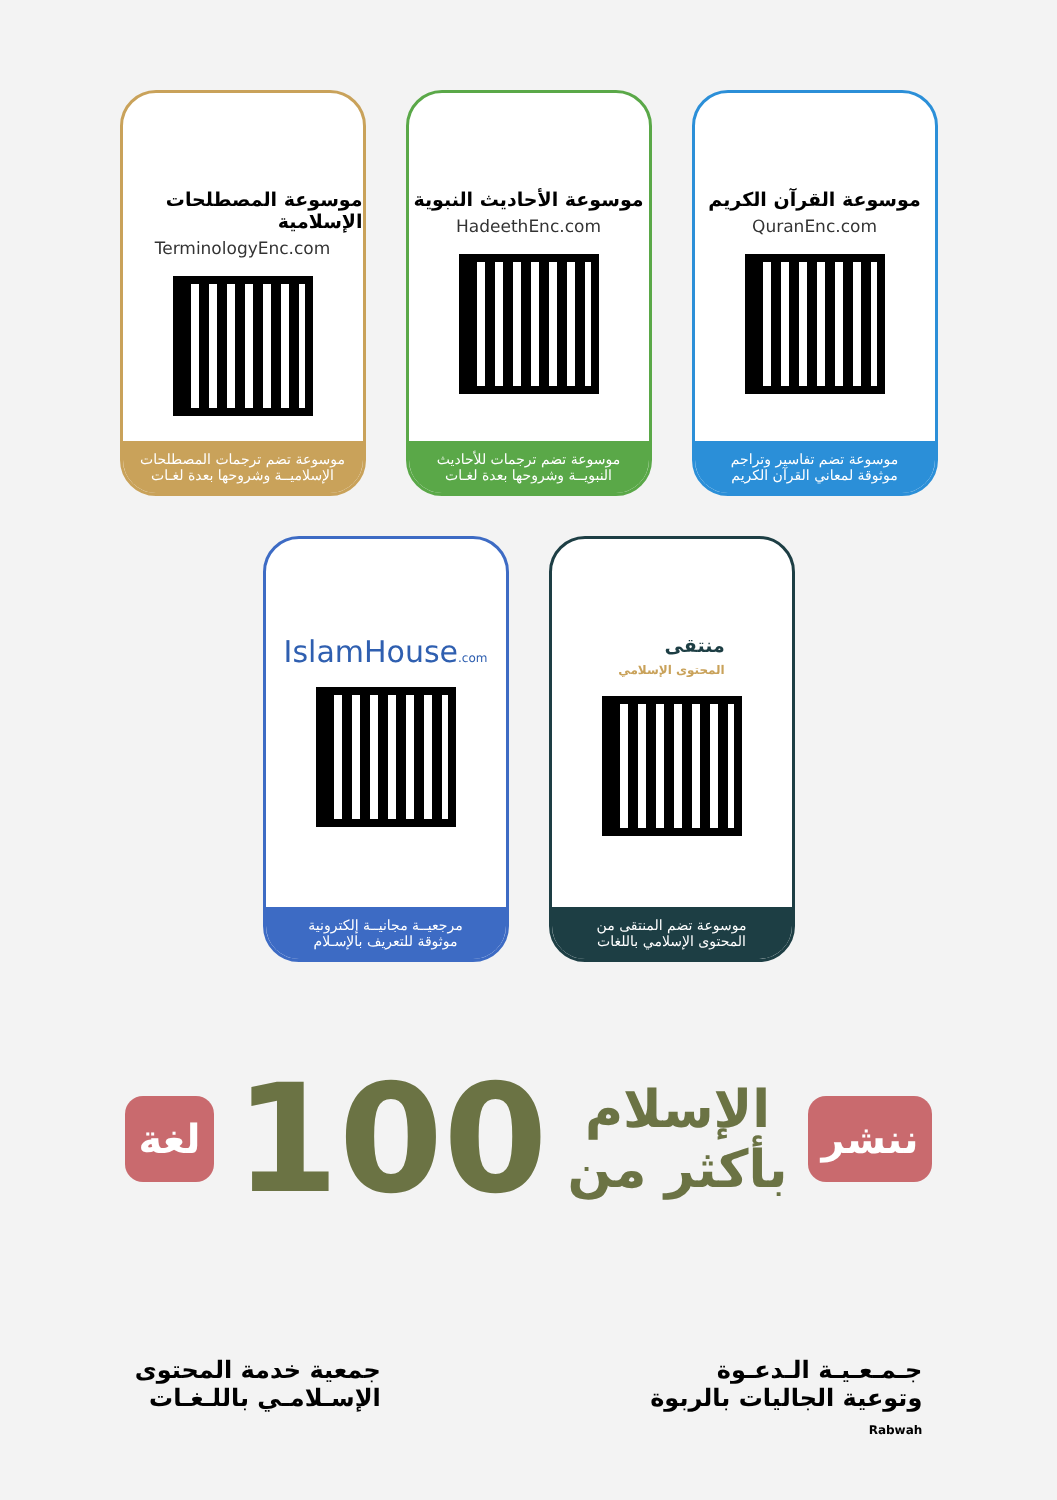موسوعة القرآن الكريم
QuranEnc.com
موسوعة تضم تفاسير وتراجم
موثوقة لمعاني القرآن الكريم
موسوعة الأحاديث النبوية
HadeethEnc.com
موسوعة تضم ترجمات للأحاديث
النبويــة وشروحها بعدة لغـات
موسوعة المصطلحات الإسلامية
TerminologyEnc.com
موسوعة تضم ترجمات المصطلحات
الإسلاميــة وشروحها بعدة لغـات
منتقى
المحتوى الإسلامي
موسوعة تضم المنتقى من
المحتوى الإسلامي باللغات
IslamHouse.com
مرجعيــة مجانيــة إلكترونية
موثوقة للتعريف بالإسـلام
ننشر
الإسلام
بأكثر من
100
لغة
جـمـعـيـة الـدعـوة
وتوعية الجاليات بالربوة
Rabwah
جمعية خدمة المحتوى
الإسـلامـي باللـغـات